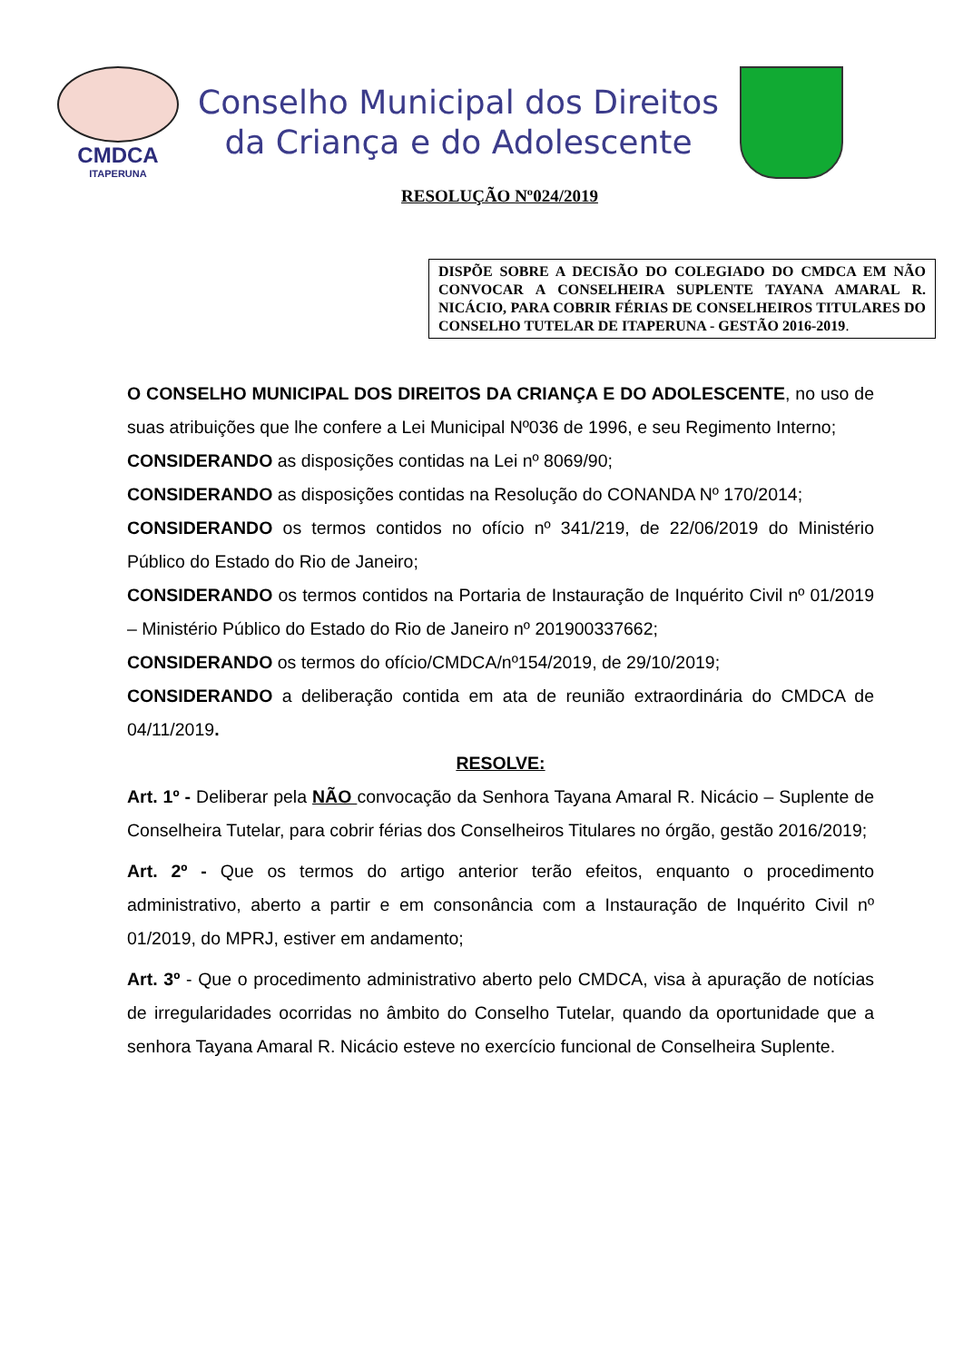CMDCA
ITAPERUNA
Conselho Municipal dos Direitos
da Criança e do Adolescente
RESOLUÇÃO Nº024/2019
DISPÕE SOBRE A DECISÃO DO COLEGIADO DO CMDCA EM NÃO CONVOCAR A CONSELHEIRA SUPLENTE TAYANA AMARAL R. NICÁCIO, PARA COBRIR FÉRIAS DE CONSELHEIROS TITULARES DO CONSELHO TUTELAR DE ITAPERUNA - GESTÃO 2016-2019.
O CONSELHO MUNICIPAL DOS DIREITOS DA CRIANÇA E DO ADOLESCENTE, no uso de suas atribuições que lhe confere a Lei Municipal Nº036 de 1996, e seu Regimento Interno;
CONSIDERANDO as disposições contidas na Lei nº 8069/90;
CONSIDERANDO as disposições contidas na Resolução do CONANDA Nº 170/2014;
CONSIDERANDO os termos contidos no ofício nº 341/219, de 22/06/2019 do Ministério Público do Estado do Rio de Janeiro;
CONSIDERANDO os termos contidos na Portaria de Instauração de Inquérito Civil nº 01/2019 – Ministério Público do Estado do Rio de Janeiro nº 201900337662;
CONSIDERANDO os termos do ofício/CMDCA/nº154/2019, de 29/10/2019;
CONSIDERANDO a deliberação contida em ata de reunião extraordinária do CMDCA de 04/11/2019.
RESOLVE:
Art. 1º - Deliberar pela NÃO convocação da Senhora Tayana Amaral R. Nicácio – Suplente de Conselheira Tutelar, para cobrir férias dos Conselheiros Titulares no órgão, gestão 2016/2019;
Art. 2º - Que os termos do artigo anterior terão efeitos, enquanto o procedimento administrativo, aberto a partir e em consonância com a Instauração de Inquérito Civil nº 01/2019, do MPRJ, estiver em andamento;
Art. 3º - Que o procedimento administrativo aberto pelo CMDCA, visa à apuração de notícias de irregularidades ocorridas no âmbito do Conselho Tutelar, quando da oportunidade que a senhora Tayana Amaral R. Nicácio esteve no exercício funcional de Conselheira Suplente.